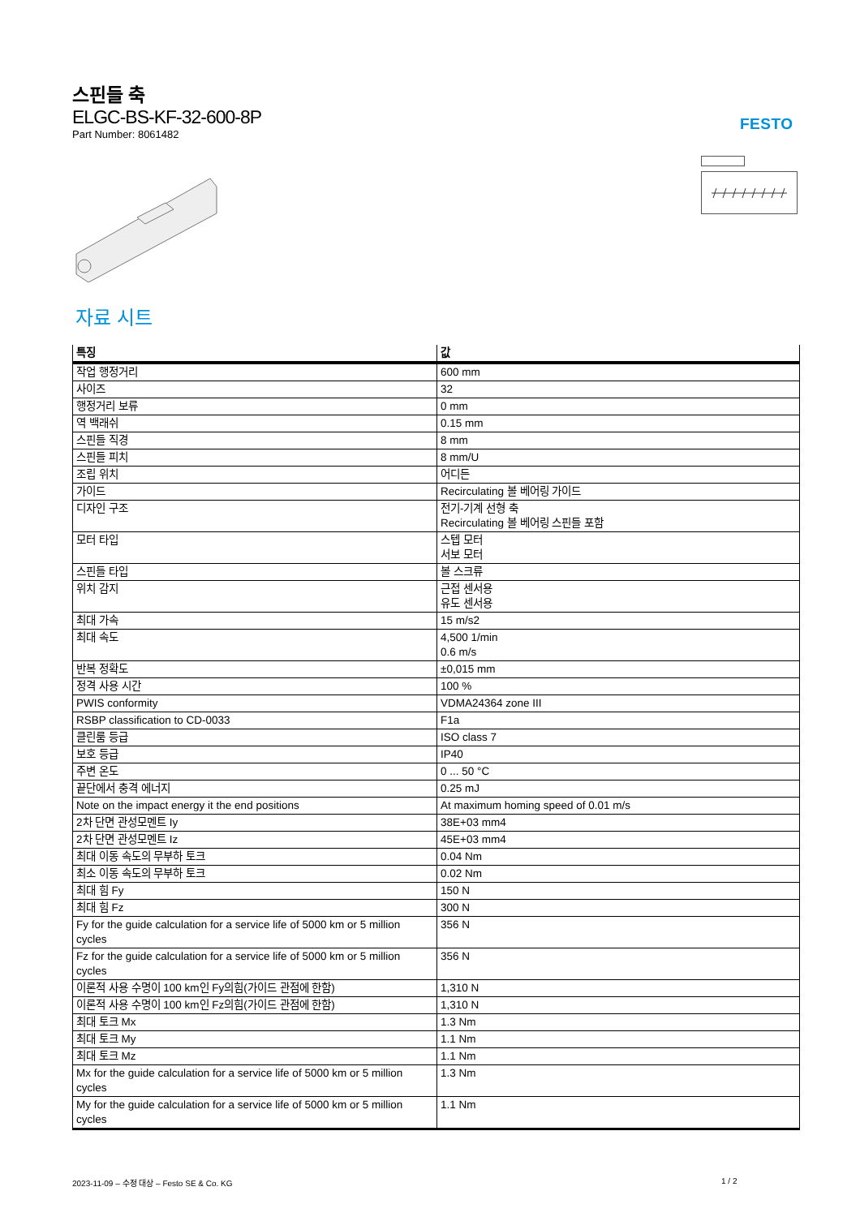스핀들 축
ELGC-BS-KF-32-600-8P
Part Number: 8061482
FESTO
자료 시트
| 특징 | 값 |
| --- | --- |
| 작업 행정거리 | 600 mm |
| 사이즈 | 32 |
| 행정거리 보류 | 0 mm |
| 역 백래쉬 | 0.15 mm |
| 스핀들 직경 | 8 mm |
| 스핀들 피치 | 8 mm/U |
| 조립 위치 | 어디든 |
| 가이드 | Recirculating 볼 베어링 가이드 |
| 디자인 구조 | 전기-기계 선형 축 Recirculating 볼 베어링 스핀들 포함 |
| 모터 타입 | 스텝 모터 서보 모터 |
| 스핀들 타입 | 볼 스크류 |
| 위치 감지 | 근접 센서용 유도 센서용 |
| 최대 가속 | 15 m/s2 |
| 최대 속도 | 4,500 1/min 0.6 m/s |
| 반복 정확도 | ±0,015 mm |
| 정격 사용 시간 | 100 % |
| PWIS conformity | VDMA24364 zone III |
| RSBP classification to CD-0033 | F1a |
| 클린룸 등급 | ISO class 7 |
| 보호 등급 | IP40 |
| 주변 온도 | 0 ... 50 °C |
| 끝단에서 충격 에너지 | 0.25 mJ |
| Note on the impact energy it the end positions | At maximum homing speed of 0.01 m/s |
| 2차 단면 관성모멘트 Iy | 38E+03 mm4 |
| 2차 단면 관성모멘트 Iz | 45E+03 mm4 |
| 최대 이동 속도의 무부하 토크 | 0.04 Nm |
| 최소 이동 속도의 무부하 토크 | 0.02 Nm |
| 최대 힘 Fy | 150 N |
| 최대 힘 Fz | 300 N |
| Fy for the guide calculation for a service life of 5000 km or 5 million cycles | 356 N |
| Fz for the guide calculation for a service life of 5000 km or 5 million cycles | 356 N |
| 이론적 사용 수명이 100 km인 Fy의힘(가이드 관점에 한함) | 1,310 N |
| 이론적 사용 수명이 100 km인 Fz의힘(가이드 관점에 한함) | 1,310 N |
| 최대 토크 Mx | 1.3 Nm |
| 최대 토크 My | 1.1 Nm |
| 최대 토크 Mz | 1.1 Nm |
| Mx for the guide calculation for a service life of 5000 km or 5 million cycles | 1.3 Nm |
| My for the guide calculation for a service life of 5000 km or 5 million cycles | 1.1 Nm |
2023-11-09 – 수정 대상 – Festo SE & Co. KG
1 / 2